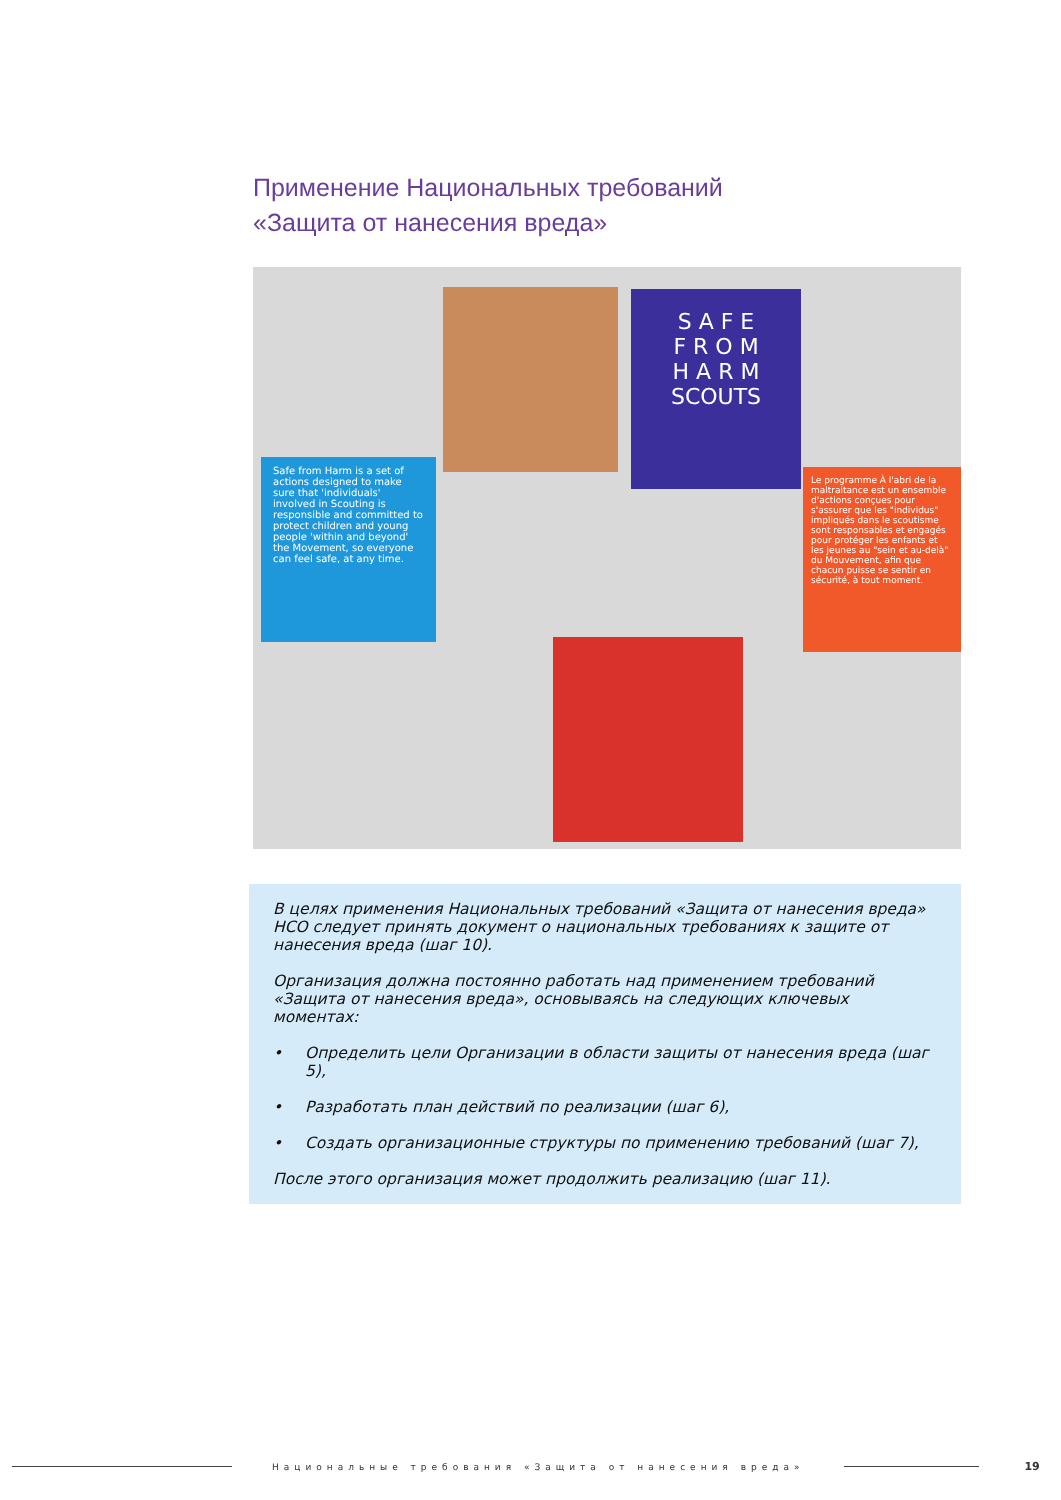Применение Национальных требований
«Защита от нанесения вреда»
S A F E
F R O M
H A R M
SCOUTS
Safe from Harm is a set of actions designed to make sure that 'individuals' involved in Scouting is responsible and committed to protect children and young people 'within and beyond' the Movement, so everyone can feel safe, at any time.
Le programme À l'abri de la maltraitance est un ensemble d'actions conçues pour s'assurer que les "individus" impliqués dans le scoutisme sont responsables et engagés pour protéger les enfants et les jeunes au "sein et au-delà" du Mouvement, afin que chacun puisse se sentir en sécurité, à tout moment.
В целях применения Национальных требований «Защита от нанесения вреда» НСО следует принять документ о национальных требованиях к защите от нанесения вреда (шаг 10).
Организация должна постоянно работать над применением требований «Защита от нанесения вреда», основываясь на следующих ключевых моментах:
• Определить цели Организации в области защиты от нанесения вреда (шаг 5),
• Разработать план действий по реализации (шаг 6),
• Создать организационные структуры по применению требований (шаг 7),
После этого организация может продолжить реализацию (шаг 11).
Национальные требования «Защита от нанесения вреда»
19